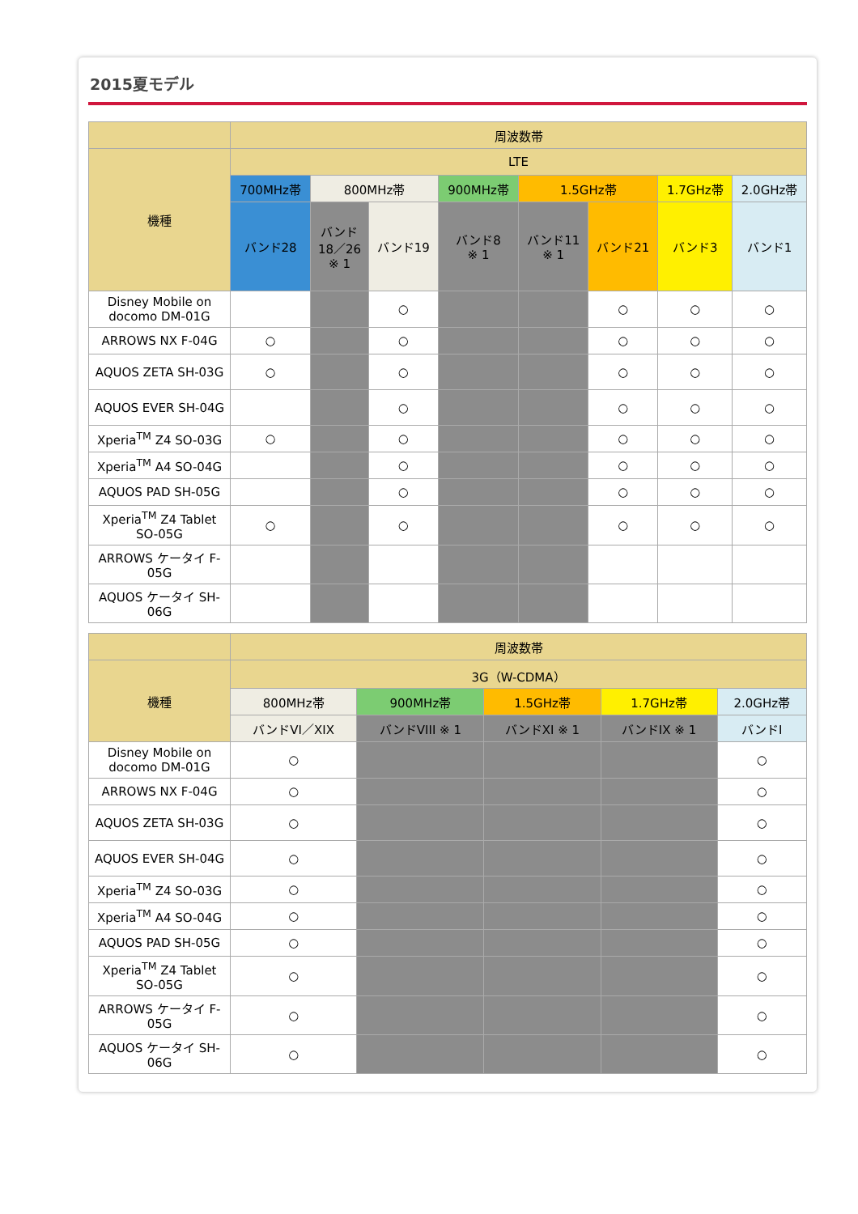2015夏モデル
| | 周波数帯 | | | | | | | |
| --- | --- | --- | --- | --- | --- | --- | --- | --- |
| 機種 | LTE | | | | | | | |
| | 700MHz帯 | 800MHz帯 | | 900MHz帯 | 1.5GHz帯 | | 1.7GHz帯 | 2.0GHz帯 |
| | バンド28 | バンド 18／26 ※ 1 | バンド19 | バンド8 ※ 1 | バンド11 ※ 1 | バンド21 | バンド3 | バンド1 |
| Disney Mobile on docomo DM-01G | | | ○ | | | ○ | ○ | ○ |
| ARROWS NX F-04G | ○ | | ○ | | | ○ | ○ | ○ |
| AQUOS ZETA SH-03G | ○ | | ○ | | | ○ | ○ | ○ |
| AQUOS EVER SH-04G | | | ○ | | | ○ | ○ | ○ |
| Xperia<sup>TM</sup> Z4 SO-03G | ○ | | ○ | | | ○ | ○ | ○ |
| Xperia<sup>TM</sup> A4 SO-04G | | | ○ | | | ○ | ○ | ○ |
| AQUOS PAD SH-05G | | | ○ | | | ○ | ○ | ○ |
| Xperia<sup>TM</sup> Z4 Tablet SO-05G | ○ | | ○ | | | ○ | ○ | ○ |
| ARROWS ケータイ F-05G | | | | | | | | |
| AQUOS ケータイ SH-06G | | | | | | | | |
| | 周波数帯 | | | | |
| --- | --- | --- | --- | --- | --- |
| 機種 | 3G（W-CDMA） | | | | |
| | 800MHz帯 | 900MHz帯 | 1.5GHz帯 | 1.7GHz帯 | 2.0GHz帯 |
| | バンドVI／XIX | バンドVIII ※ 1 | バンドXI ※ 1 | バンドIX ※ 1 | バンドI |
| Disney Mobile on docomo DM-01G | ○ | | | | ○ |
| ARROWS NX F-04G | ○ | | | | ○ |
| AQUOS ZETA SH-03G | ○ | | | | ○ |
| AQUOS EVER SH-04G | ○ | | | | ○ |
| Xperia<sup>TM</sup> Z4 SO-03G | ○ | | | | ○ |
| Xperia<sup>TM</sup> A4 SO-04G | ○ | | | | ○ |
| AQUOS PAD SH-05G | ○ | | | | ○ |
| Xperia<sup>TM</sup> Z4 Tablet SO-05G | ○ | | | | ○ |
| ARROWS ケータイ F-05G | ○ | | | | ○ |
| AQUOS ケータイ SH-06G | ○ | | | | ○ |